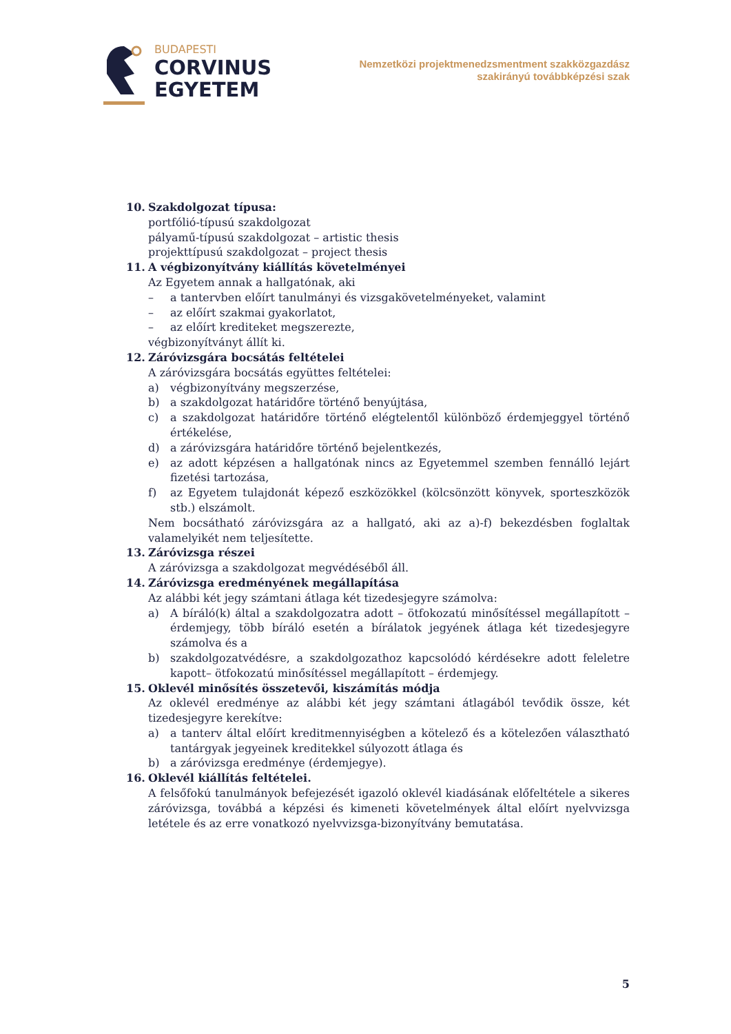BUDAPESTI
CORVINUS
EGYETEM
Nemzetközi projektmenedzsmentment szakközgazdász
szakirányú továbbképzési szak
10. Szakdolgozat típusa:
portfólió-típusú szakdolgozat
pályamű-típusú szakdolgozat – artistic thesis
projekttípusú szakdolgozat – project thesis
11. A végbizonyítvány kiállítás követelményei
Az Egyetem annak a hallgatónak, aki
– a tantervben előírt tanulmányi és vizsgakövetelményeket, valamint
– az előírt szakmai gyakorlatot,
– az előírt krediteket megszerezte,
végbizonyítványt állít ki.
12. Záróvizsgára bocsátás feltételei
A záróvizsgára bocsátás együttes feltételei:
a) végbizonyítvány megszerzése,
b) a szakdolgozat határidőre történő benyújtása,
c) a szakdolgozat határidőre történő elégtelentől különböző érdemjeggyel történő értékelése,
d) a záróvizsgára határidőre történő bejelentkezés,
e) az adott képzésen a hallgatónak nincs az Egyetemmel szemben fennálló lejárt fizetési tartozása,
f) az Egyetem tulajdonát képező eszközökkel (kölcsönzött könyvek, sporteszközök stb.) elszámolt.
Nem bocsátható záróvizsgára az a hallgató, aki az a)-f) bekezdésben foglaltak valamelyikét nem teljesítette.
13. Záróvizsga részei
A záróvizsga a szakdolgozat megvédéséből áll.
14. Záróvizsga eredményének megállapítása
Az alábbi két jegy számtani átlaga két tizedesjegyre számolva:
a) A bíráló(k) által a szakdolgozatra adott – ötfokozatú minősítéssel megállapított –érdemjegy, több bíráló esetén a bírálatok jegyének átlaga két tizedesjegyre számolva és a
b) szakdolgozatvédésre, a szakdolgozathoz kapcsolódó kérdésekre adott feleletre kapott– ötfokozatú minősítéssel megállapított – érdemjegy.
15. Oklevél minősítés összetevői, kiszámítás módja
Az oklevél eredménye az alábbi két jegy számtani átlagából tevődik össze, két tizedesjegyre kerekítve:
a) a tanterv által előírt kreditmennyiségben a kötelező és a kötelezően választható tantárgyak jegyeinek kreditekkel súlyozott átlaga és
b) a záróvizsga eredménye (érdemjegye).
16. Oklevél kiállítás feltételei.
A felsőfokú tanulmányok befejezését igazoló oklevél kiadásának előfeltétele a sikeres záróvizsga, továbbá a képzési és kimeneti követelmények által előírt nyelvvizsga letétele és az erre vonatkozó nyelvvizsga-bizonyítvány bemutatása.
5